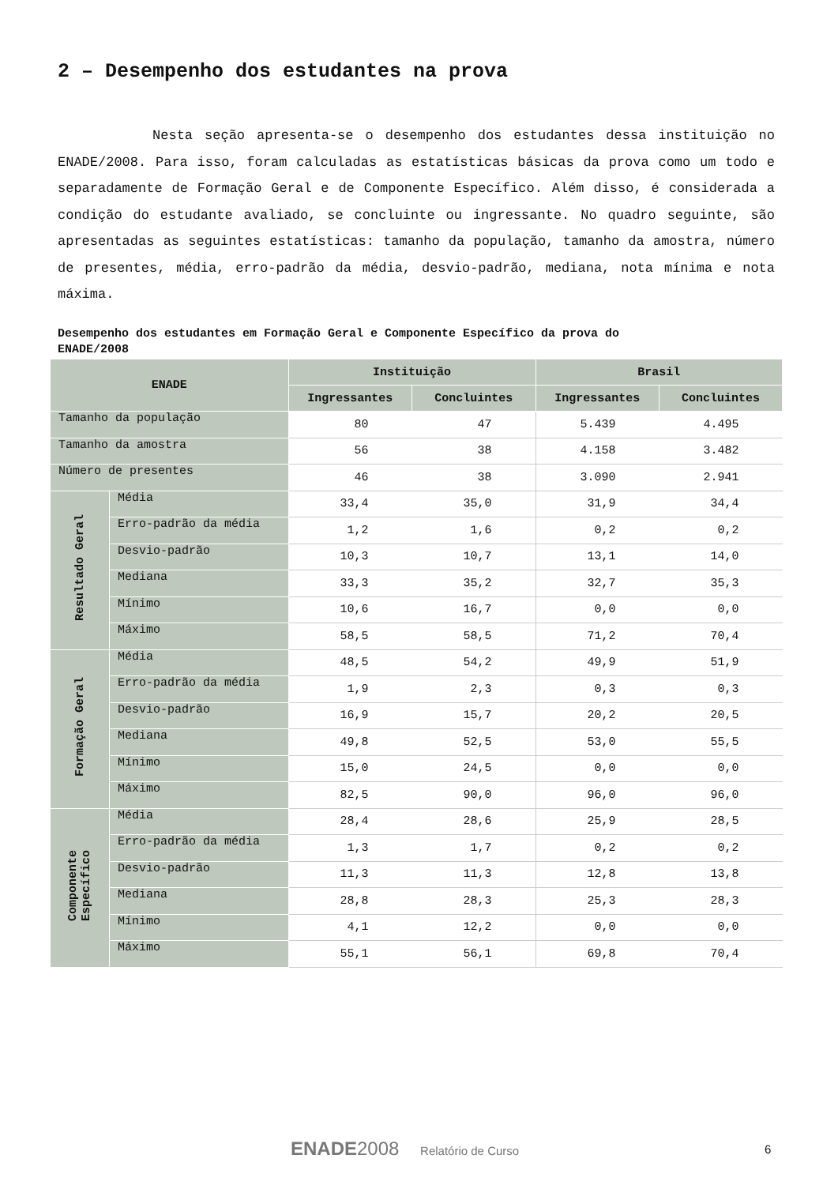2 – Desempenho dos estudantes na prova
Nesta seção apresenta-se o desempenho dos estudantes dessa instituição no ENADE/2008. Para isso, foram calculadas as estatísticas básicas da prova como um todo e separadamente de Formação Geral e de Componente Específico. Além disso, é considerada a condição do estudante avaliado, se concluinte ou ingressante. No quadro seguinte, são apresentadas as seguintes estatísticas: tamanho da população, tamanho da amostra, número de presentes, média, erro-padrão da média, desvio-padrão, mediana, nota mínima e nota máxima.
Desempenho dos estudantes em Formação Geral e Componente Específico da prova do
ENADE/2008
| ENADE | | Instituição | | Brasil | |
| --- | --- | --- | --- | --- | --- |
| | | Ingressantes | Concluintes | Ingressantes | Concluintes |
| Tamanho da população | | 80 | 47 | 5.439 | 4.495 |
| Tamanho da amostra | | 56 | 38 | 4.158 | 3.482 |
| Número de presentes | | 46 | 38 | 3.090 | 2.941 |
| Resultado Geral | Média | 33,4 | 35,0 | 31,9 | 34,4 |
| | Erro-padrão da média | 1,2 | 1,6 | 0,2 | 0,2 |
| | Desvio-padrão | 10,3 | 10,7 | 13,1 | 14,0 |
| | Mediana | 33,3 | 35,2 | 32,7 | 35,3 |
| | Mínimo | 10,6 | 16,7 | 0,0 | 0,0 |
| | Máximo | 58,5 | 58,5 | 71,2 | 70,4 |
| Formação Geral | Média | 48,5 | 54,2 | 49,9 | 51,9 |
| | Erro-padrão da média | 1,9 | 2,3 | 0,3 | 0,3 |
| | Desvio-padrão | 16,9 | 15,7 | 20,2 | 20,5 |
| | Mediana | 49,8 | 52,5 | 53,0 | 55,5 |
| | Mínimo | 15,0 | 24,5 | 0,0 | 0,0 |
| | Máximo | 82,5 | 90,0 | 96,0 | 96,0 |
| Componente Específico | Média | 28,4 | 28,6 | 25,9 | 28,5 |
| | Erro-padrão da média | 1,3 | 1,7 | 0,2 | 0,2 |
| | Desvio-padrão | 11,3 | 11,3 | 12,8 | 13,8 |
| | Mediana | 28,8 | 28,3 | 25,3 | 28,3 |
| | Mínimo | 4,1 | 12,2 | 0,0 | 0,0 |
| | Máximo | 55,1 | 56,1 | 69,8 | 70,4 |
ENADE2008 Relatório de Curso 6